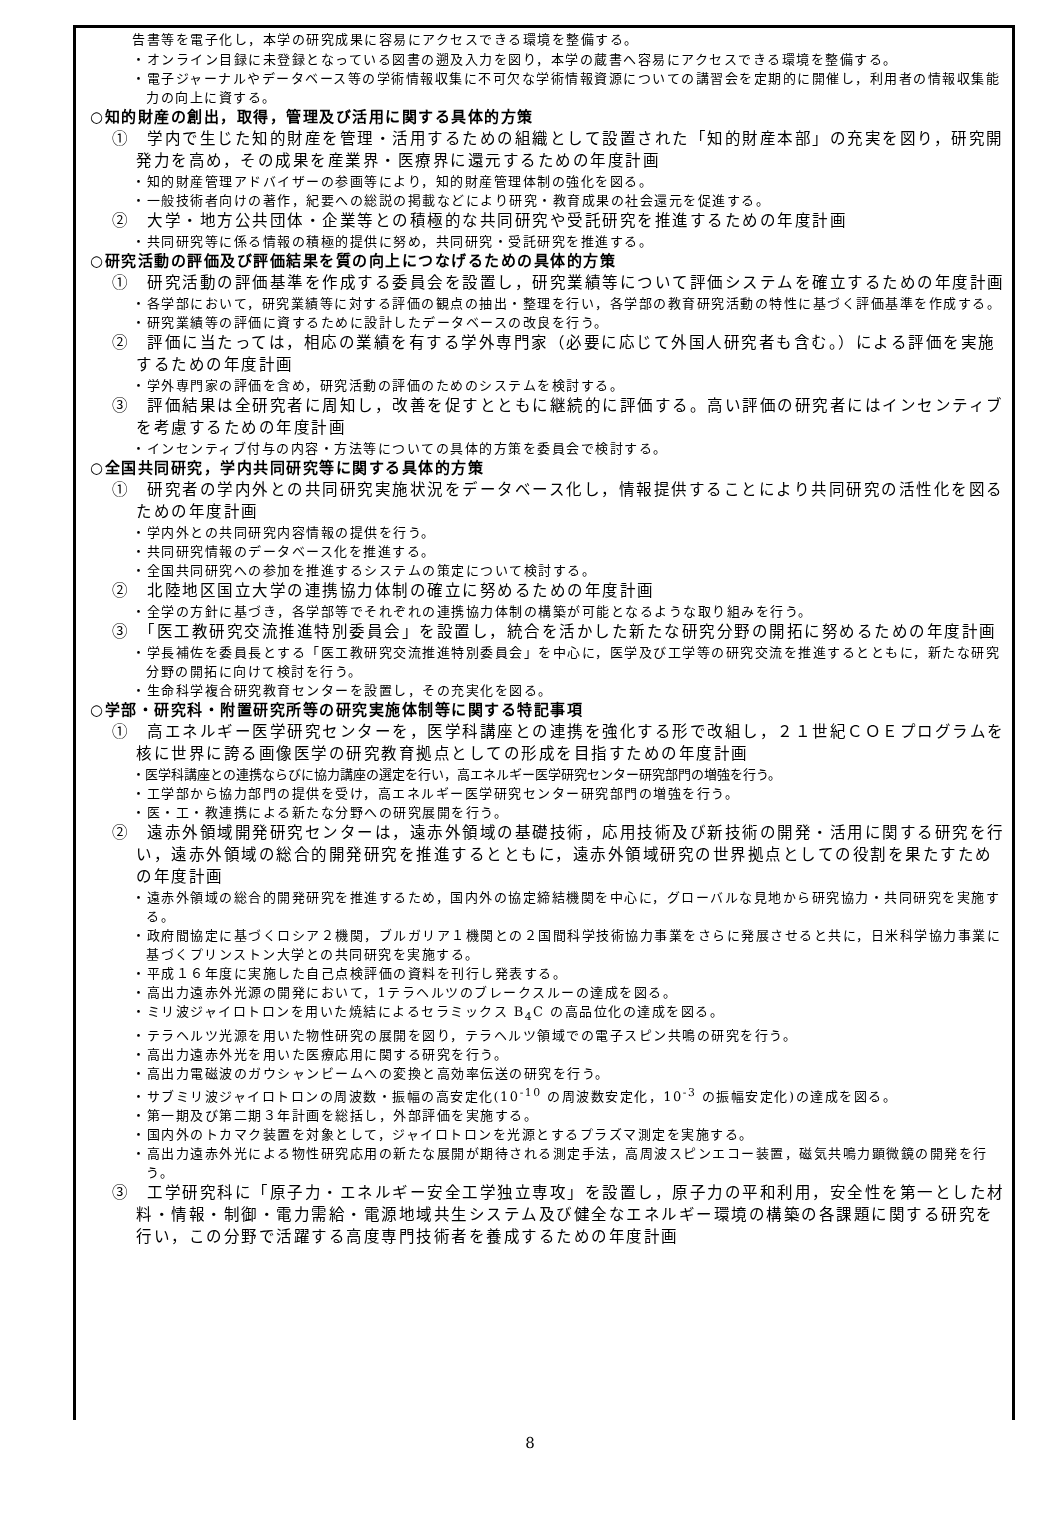告書等を電子化し，本学の研究成果に容易にアクセスできる環境を整備する。
・オンライン目録に未登録となっている図書の遡及入力を図り，本学の蔵書へ容易にアクセスできる環境を整備する。
・電子ジャーナルやデータベース等の学術情報収集に不可欠な学術情報資源についての講習会を定期的に開催し，利用者の情報収集能力の向上に資する。
○知的財産の創出，取得，管理及び活用に関する具体的方策
①　学内で生じた知的財産を管理・活用するための組織として設置された「知的財産本部」の充実を図り，研究開発力を高め，その成果を産業界・医療界に還元するための年度計画
・知的財産管理アドバイザーの参画等により，知的財産管理体制の強化を図る。
・一般技術者向けの著作，紀要への総説の掲載などにより研究・教育成果の社会還元を促進する。
②　大学・地方公共団体・企業等との積極的な共同研究や受託研究を推進するための年度計画
・共同研究等に係る情報の積極的提供に努め，共同研究・受託研究を推進する。
○研究活動の評価及び評価結果を質の向上につなげるための具体的方策
①　研究活動の評価基準を作成する委員会を設置し，研究業績等について評価システムを確立するための年度計画
・各学部において，研究業績等に対する評価の観点の抽出・整理を行い，各学部の教育研究活動の特性に基づく評価基準を作成する。
・研究業績等の評価に資するために設計したデータベースの改良を行う。
②　評価に当たっては，相応の業績を有する学外専門家（必要に応じて外国人研究者も含む。）による評価を実施するための年度計画
・学外専門家の評価を含め，研究活動の評価のためのシステムを検討する。
③　評価結果は全研究者に周知し，改善を促すとともに継続的に評価する。高い評価の研究者にはインセンティブを考慮するための年度計画
・インセンティブ付与の内容・方法等についての具体的方策を委員会で検討する。
○全国共同研究，学内共同研究等に関する具体的方策
①　研究者の学内外との共同研究実施状況をデータベース化し，情報提供することにより共同研究の活性化を図るための年度計画
・学内外との共同研究内容情報の提供を行う。
・共同研究情報のデータベース化を推進する。
・全国共同研究への参加を推進するシステムの策定について検討する。
②　北陸地区国立大学の連携協力体制の確立に努めるための年度計画
・全学の方針に基づき，各学部等でそれぞれの連携協力体制の構築が可能となるような取り組みを行う。
③　「医工教研究交流推進特別委員会」を設置し，統合を活かした新たな研究分野の開拓に努めるための年度計画
・学長補佐を委員長とする「医工教研究交流推進特別委員会」を中心に，医学及び工学等の研究交流を推進するとともに，新たな研究分野の開拓に向けて検討を行う。
・生命科学複合研究教育センターを設置し，その充実化を図る。
○学部・研究科・附置研究所等の研究実施体制等に関する特記事項
①　高エネルギー医学研究センターを，医学科講座との連携を強化する形で改組し，２１世紀ＣＯＥプログラムを核に世界に誇る画像医学の研究教育拠点としての形成を目指すための年度計画
・医学科講座との連携ならびに協力講座の選定を行い，高エネルギー医学研究センター研究部門の増強を行う。
・工学部から協力部門の提供を受け，高エネルギー医学研究センター研究部門の増強を行う。
・医・工・教連携による新たな分野への研究展開を行う。
②　遠赤外領域開発研究センターは，遠赤外領域の基礎技術，応用技術及び新技術の開発・活用に関する研究を行い，遠赤外領域の総合的開発研究を推進するとともに，遠赤外領域研究の世界拠点としての役割を果たすための年度計画
・遠赤外領域の総合的開発研究を推進するため，国内外の協定締結機関を中心に，グローバルな見地から研究協力・共同研究を実施する。
・政府間協定に基づくロシア２機関，ブルガリア１機関との２国間科学技術協力事業をさらに発展させると共に，日米科学協力事業に基づくプリンストン大学との共同研究を実施する。
・平成１６年度に実施した自己点検評価の資料を刊行し発表する。
・高出力遠赤外光源の開発において，1テラヘルツのブレークスルーの達成を図る。
・ミリ波ジャイロトロンを用いた焼結によるセラミックス B<sub>4</sub>C の高品位化の達成を図る。
・テラヘルツ光源を用いた物性研究の展開を図り，テラヘルツ領域での電子スピン共鳴の研究を行う。
・高出力遠赤外光を用いた医療応用に関する研究を行う。
・高出力電磁波のガウシャンビームへの変換と高効率伝送の研究を行う。
・サブミリ波ジャイロトロンの周波数・振幅の高安定化(10<sup>-10</sup> の周波数安定化，10<sup>-3</sup> の振幅安定化)の達成を図る。
・第一期及び第二期３年計画を総括し，外部評価を実施する。
・国内外のトカマク装置を対象として，ジャイロトロンを光源とするプラズマ測定を実施する。
・高出力遠赤外光による物性研究応用の新たな展開が期待される測定手法，高周波スピンエコー装置，磁気共鳴力顕微鏡の開発を行う。
③　工学研究科に「原子力・エネルギー安全工学独立専攻」を設置し，原子力の平和利用，安全性を第一とした材料・情報・制御・電力需給・電源地域共生システム及び健全なエネルギー環境の構築の各課題に関する研究を行い，この分野で活躍する高度専門技術者を養成するための年度計画
8